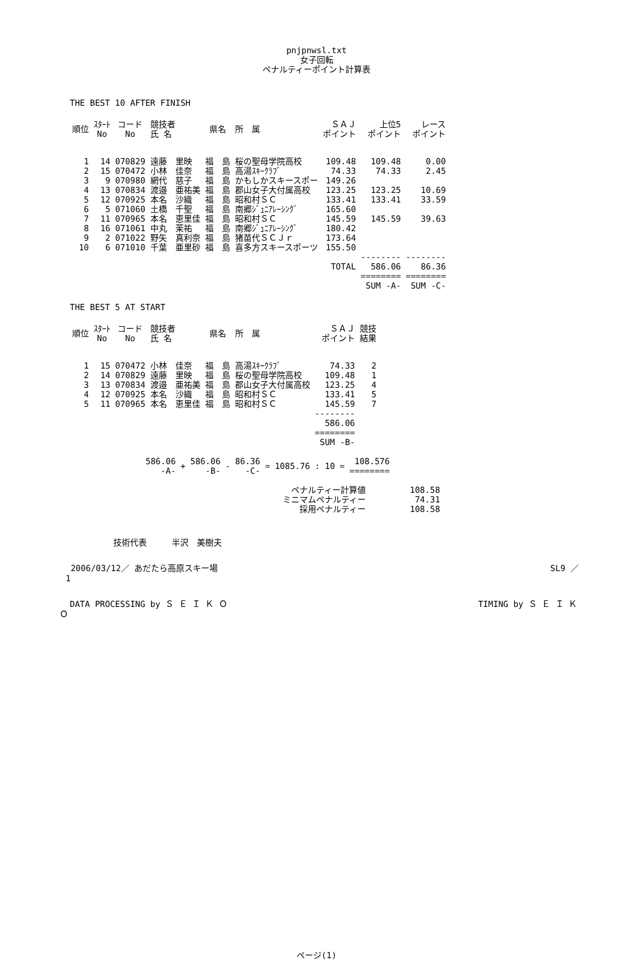pnjpnwsl.txt
女子回転
ペナルティーポイント計算表
THE BEST 10 AFTER FINISH
| 順位 | ｽﾀｰﾄ No | コード No | 競技者 氏 名 | 県名 | 所 属 | ＳＡＪ ポイント | 上位5 ポイント | レース ポイント |
| --- | --- | --- | --- | --- | --- | --- | --- | --- |
| 1 | 14 | 070829 | 遠藤 里映 | 福 島 | 桜の聖母学院高校 | 109.48 | 109.48 | 0.00 |
| 2 | 15 | 070472 | 小林 佳奈 | 福 島 | 高湯ｽｷｰｸﾗﾌﾞ | 74.33 | 74.33 | 2.45 |
| 3 | 9 | 070980 | 網代 慈子 | 福 島 | かもしかスキースポー | 149.26 | | |
| 4 | 13 | 070834 | 渡邉 亜祐美 | 福 島 | 郡山女子大付属高校 | 123.25 | 123.25 | 10.69 |
| 5 | 12 | 070925 | 本名 沙織 | 福 島 | 昭和村ＳＣ | 133.41 | 133.41 | 33.59 |
| 6 | 5 | 071060 | 土橋 千聖 | 福 島 | 南郷ｼﾞｭﾆｱﾚｰｼﾝｸﾞ | 165.60 | | |
| 7 | 11 | 070965 | 本名 恵里佳 | 福 島 | 昭和村ＳＣ | 145.59 | 145.59 | 39.63 |
| 8 | 16 | 071061 | 中丸 茉祐 | 福 島 | 南郷ｼﾞｭﾆｱﾚｰｼﾝｸﾞ | 180.42 | | |
| 9 | 2 | 071022 | 野矢 真利奈 | 福 島 | 猪苗代ＳＣＪｒ | 173.64 | | |
| 10 | 6 | 071010 | 千葉 亜里砂 | 福 島 | 喜多方スキースポーツ | 155.50 | | |
| | | | | | | | -------- | -------- |
| | | | | | | TOTAL | 586.06 | 86.36 |
| | | | | | | | ======== | ======== |
| | | | | | | | SUM -A- | SUM -C- |
THE BEST 5 AT START
| 順位 | ｽﾀｰﾄ No | コード No | 競技者 氏 名 | 県名 | 所 属 | ＳＡＪ ポイント | 競技 結果 |
| --- | --- | --- | --- | --- | --- | --- | --- |
| 1 | 15 | 070472 | 小林 佳奈 | 福 島 | 高湯ｽｷｰｸﾗﾌﾞ | 74.33 | 2 |
| 2 | 14 | 070829 | 遠藤 里映 | 福 島 | 桜の聖母学院高校 | 109.48 | 1 |
| 3 | 13 | 070834 | 渡邉 亜祐美 | 福 島 | 郡山女子大付属高校 | 123.25 | 4 |
| 4 | 12 | 070925 | 本名 沙織 | 福 島 | 昭和村ＳＣ | 133.41 | 5 |
| 5 | 11 | 070965 | 本名 恵里佳 | 福 島 | 昭和村ＳＣ | 145.59 | 7 |
| | | | | | | -------- | |
| | | | | | | 586.06 | |
| | | | | | | ======== | |
| | | | | | | SUM -B- | |
| 586.06 -A- | + | 586.06 -B- | - | 86.36 -C- | = | 1085.76 | : 10 | = | 108.576 ======== |
| ペナルティー計算値 | 108.58 |
| ミニマムペナルティー | 74.31 |
| 採用ペナルティー | 108.58 |
技術代表　　　半沢　美樹夫
2006/03/12／ あだたら高原スキー場 SL9 ／
1
DATA PROCESSING by Ｓ Ｅ Ｉ Ｋ Ｏ TIMING by Ｓ Ｅ Ｉ Ｋ
Ｏ
ページ(1)